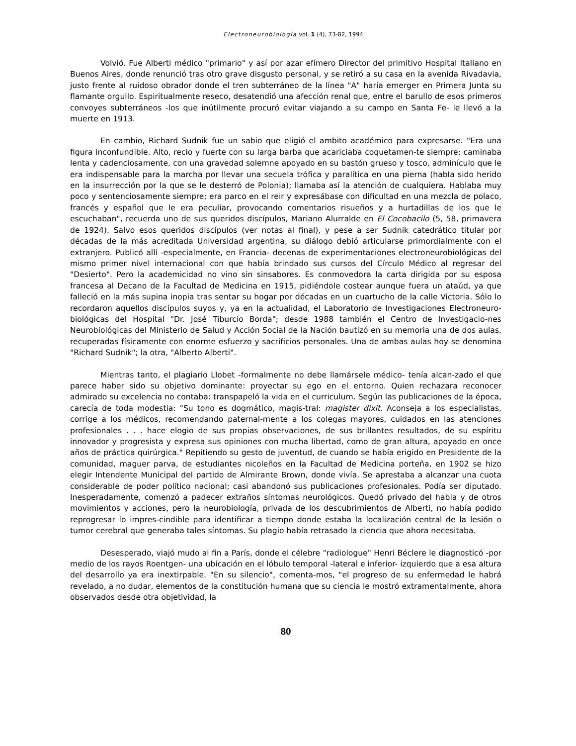Electroneurobiología vol. 1 (4), 73-82, 1994
Volvió. Fue Alberti médico "primario" y así por azar efímero Director del primitivo Hospital Italiano en Buenos Aires, donde renunció tras otro grave disgusto personal, y se retiró a su casa en la avenida Rivadavia, justo frente al ruidoso obrador donde el tren subterráneo de la línea "A" haría emerger en Primera Junta su flamante orgullo. Espiritualmente reseco, desatendió una afección renal que, entre el barullo de esos primeros convoyes subterráneos -los que inútilmente procuró evitar viajando a su campo en Santa Fe- le llevó a la muerte en 1913.
En cambio, Richard Sudnik fue un sabio que eligió el ambito académico para expresarse. "Era una figura inconfundible. Alto, recio y fuerte con su larga barba que acariciaba coquetamen-te siempre; caminaba lenta y cadenciosamente, con una gravedad solemne apoyado en su bastón grueso y tosco, adminículo que le era indispensable para la marcha por llevar una secuela trófica y paralítica en una pierna (habIa sido herido en la insurrección por la que se le desterró de Polonia); llamaba así la atención de cualquiera. Hablaba muy poco y sentenciosamente siempre; era parco en el reir y expresábase con dificultad en una mezcla de polaco, francés y español que le era peculiar, provocando comentarios risueños y a hurtadillas de los que le escuchaban", recuerda uno de sus queridos discípulos, Mariano Alurralde en El Cocobacilo (5, 58, primavera de 1924). Salvo esos queridos discípulos (ver notas al final), y pese a ser Sudnik catedrático titular por décadas de la más acreditada Universidad argentina, su diálogo debió articularse primordialmente con el extranjero. Publicó allí -especialmente, en Francia- decenas de experimentaciones electroneurobiológicas del mismo primer nivel internacional con que había brindado sus cursos del Círculo Médico al regresar del "Desierto". Pero la academicidad no vino sin sinsabores. Es conmovedora la carta dirigida por su esposa francesa al Decano de la Facultad de Medicina en 1915, pidiéndole costear aunque fuera un ataúd, ya que falleció en la más supina inopia tras sentar su hogar por décadas en un cuartucho de la calle Victoria. Sólo lo recordaron aquellos discípulos suyos y, ya en la actualidad, el Laboratorio de Investigaciones Electroneuro-biológicas del Hospital "Dr. José Tiburcio Borda"; desde 1988 también el Centro de Investigacio-nes Neurobiológicas deI Ministerio de Salud y Acción Social de la Nación bautizó en su memoria una de dos aulas, recuperadas físicamente con enorme esfuerzo y sacrificios personales. Una de ambas aulas hoy se denomina "Richard Sudnik"; la otra, "Alberto Alberti".
Mientras tanto, el plagiario Llobet -formalmente no debe llamársele médico- tenía alcan-zado el que parece haber sido su objetivo dominante: proyectar su ego en el entorno. Quien rechazara reconocer admirado su excelencia no contaba: transpapeló la vida en el curriculum. Según las publicaciones de la época, carecía de toda modestia: "Su tono es dogmático, magis-tral: magister dixit. Aconseja a los especialistas, corrige a los médicos, recomendando paternal-mente a los colegas mayores, cuidados en las atenciones profesionales . . . hace elogio de sus propias observaciones, de sus brillantes resultados, de su espíritu innovador y progresista y expresa sus opiniones con mucha libertad, como de gran altura, apoyado en once años de práctica quirúrgica." Repitiendo su gesto de juventud, de cuando se había erigido en Presidente de la comunidad, maguer parva, de estudiantes nicoleños en la Facultad de Medicina porteña, en 1902 se hizo elegir Intendente Municipal del partido de Almirante Brown, donde vivía. Se aprestaba a alcanzar una cuota considerable de poder político nacional; casi abandonó sus publicaciones profesionales. Podía ser diputado. Inesperadamente, comenzó a padecer extraños síntomas neurológicos. Quedó privado del habla y de otros movimientos y acciones, pero la neurobiología, privada de los descubrimientos de Alberti, no había podido reprogresar lo impres-cindible para identificar a tiempo donde estaba la localización central de la lesión o tumor cerebral que generaba tales síntomas. Su plagio había retrasado la ciencia que ahora necesitaba.
Desesperado, viajó mudo al fin a París, donde el célebre "radiologue" Henri Béclere le diagnosticó -por medio de los rayos Roentgen- una ubicación en el lóbulo temporal -lateral e inferior- izquierdo que a esa altura del desarrollo ya era inextirpable. "En su silencio", comenta-mos, "el progreso de su enfermedad le habrá revelado, a no dudar, elementos de la constitución humana que su ciencia le mostró extramentalmente, ahora observados desde otra objetividad, la
80